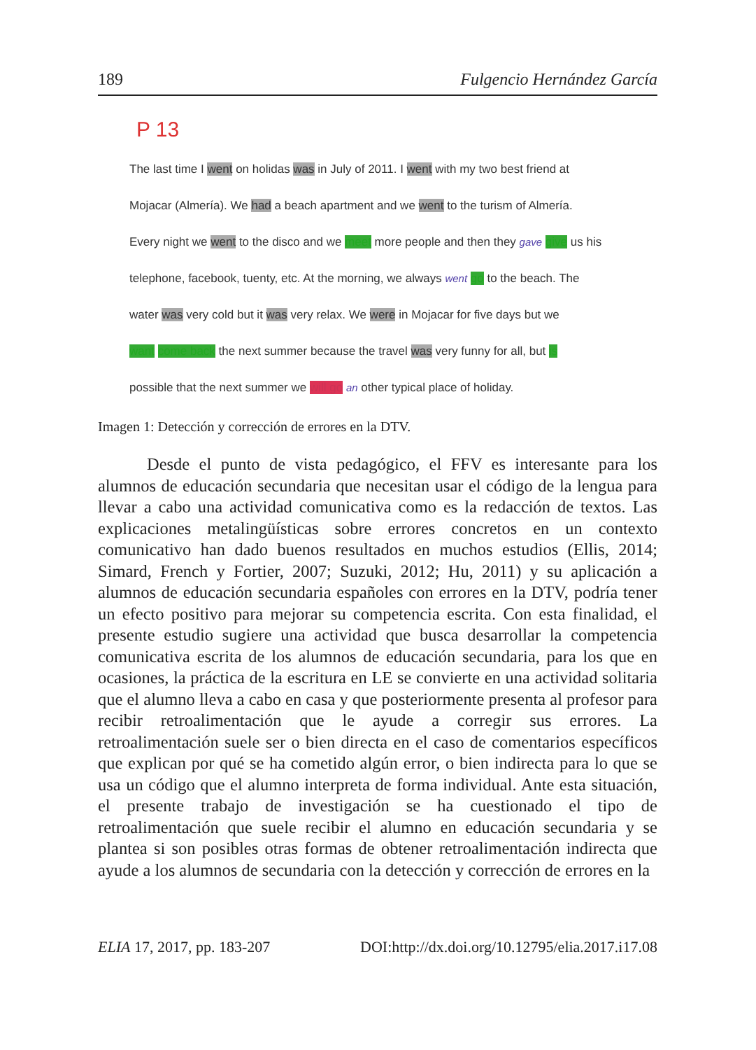189 Fulgencio Hernández García
P 13
The last time I went on holidas was in July of 2011. I went with my two best friend at
Mojacar (Almería). We had a beach apartment and we went to the turism of Almería.
Every night we went to the disco and we meet more people and then they gave give us his
telephone, facebook, tuenty, etc. At the morning, we always went go to the beach. The
water was very cold but it was very relax. We were in Mojacar for five days but we
want come back the next summer because the travel was very funny for all, but is
possible that the next summer we will go an other typical place of holiday.
Imagen 1: Detección y corrección de errores en la DTV.
Desde el punto de vista pedagógico, el FFV es interesante para los alumnos de educación secundaria que necesitan usar el código de la lengua para llevar a cabo una actividad comunicativa como es la redacción de textos. Las explicaciones metalingüísticas sobre errores concretos en un contexto comunicativo han dado buenos resultados en muchos estudios (Ellis, 2014; Simard, French y Fortier, 2007; Suzuki, 2012; Hu, 2011) y su aplicación a alumnos de educación secundaria españoles con errores en la DTV, podría tener un efecto positivo para mejorar su competencia escrita. Con esta finalidad, el presente estudio sugiere una actividad que busca desarrollar la competencia comunicativa escrita de los alumnos de educación secundaria, para los que en ocasiones, la práctica de la escritura en LE se convierte en una actividad solitaria que el alumno lleva a cabo en casa y que posteriormente presenta al profesor para recibir retroalimentación que le ayude a corregir sus errores. La retroalimentación suele ser o bien directa en el caso de comentarios específicos que explican por qué se ha cometido algún error, o bien indirecta para lo que se usa un código que el alumno interpreta de forma individual. Ante esta situación, el presente trabajo de investigación se ha cuestionado el tipo de retroalimentación que suele recibir el alumno en educación secundaria y se plantea si son posibles otras formas de obtener retroalimentación indirecta que ayude a los alumnos de secundaria con la detección y corrección de errores en la
ELIA 17, 2017, pp. 183-207 DOI:http://dx.doi.org/10.12795/elia.2017.i17.08